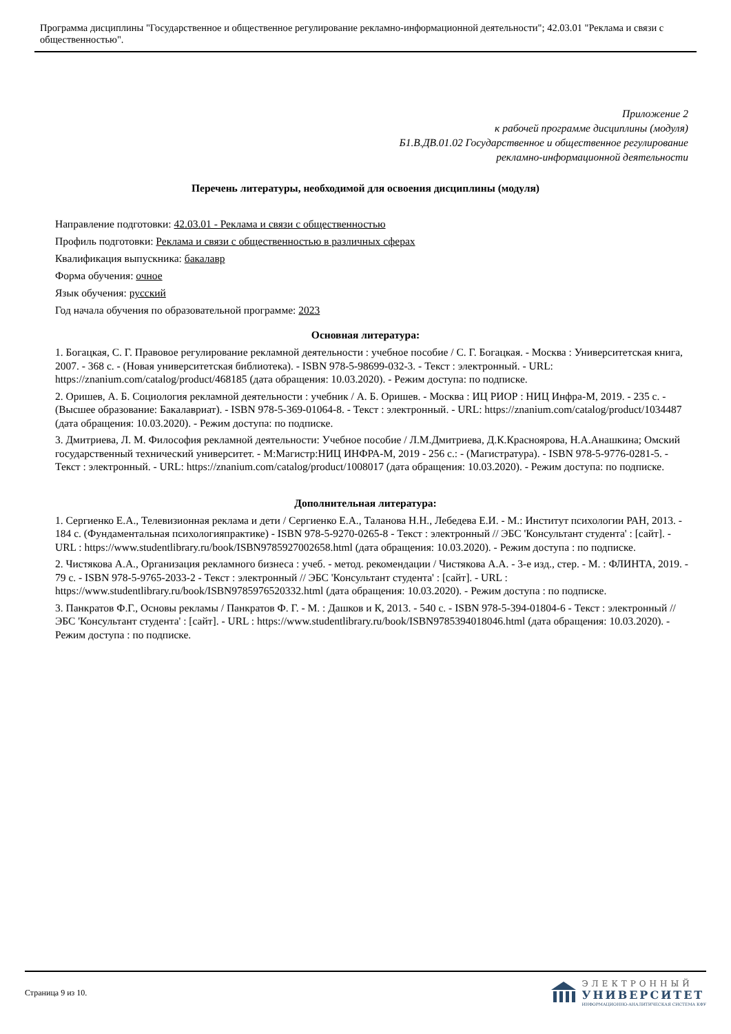Программа дисциплины "Государственное и общественное регулирование рекламно-информационной деятельности"; 42.03.01 "Реклама и связи с общественностью".
Приложение 2
к рабочей программе дисциплины (модуля)
Б1.В.ДВ.01.02 Государственное и общественное регулирование
рекламно-информационной деятельности
Перечень литературы, необходимой для освоения дисциплины (модуля)
Направление подготовки: 42.03.01 - Реклама и связи с общественностью
Профиль подготовки: Реклама и связи с общественностью в различных сферах
Квалификация выпускника: бакалавр
Форма обучения: очное
Язык обучения: русский
Год начала обучения по образовательной программе: 2023
Основная литература:
1. Богацкая, С. Г. Правовое регулирование рекламной деятельности : учебное пособие / С. Г. Богацкая. - Москва : Университетская книга, 2007. - 368 с. - (Новая университетская библиотека). - ISBN 978-5-98699-032-3. - Текст : электронный. - URL: https://znanium.com/catalog/product/468185 (дата обращения: 10.03.2020). - Режим доступа: по подписке.
2. Оришев, А. Б. Социология рекламной деятельности : учебник / А. Б. Оришев. - Москва : ИЦ РИОР : НИЦ Инфра-М, 2019. - 235 с. - (Высшее образование: Бакалавриат). - ISBN 978-5-369-01064-8. - Текст : электронный. - URL: https://znanium.com/catalog/product/1034487 (дата обращения: 10.03.2020). - Режим доступа: по подписке.
3. Дмитриева, Л. М. Философия рекламной деятельности: Учебное пособие / Л.М.Дмитриева, Д.К.Красноярова, Н.А.Анашкина; Омский государственный технический университет. - М:Магистр:НИЦ ИНФРА-М, 2019 - 256 с.: - (Магистратура). - ISBN 978-5-9776-0281-5. - Текст : электронный. - URL: https://znanium.com/catalog/product/1008017 (дата обращения: 10.03.2020). - Режим доступа: по подписке.
Дополнительная литература:
1. Сергиенко Е.А., Телевизионная реклама и дети / Сергиенко Е.А., Таланова Н.Н., Лебедева Е.И. - М.: Институт психологии РАН, 2013. - 184 с. (Фундаментальная психологияпрактике) - ISBN 978-5-9270-0265-8 - Текст : электронный // ЭБС 'Консультант студента' : [сайт]. - URL : https://www.studentlibrary.ru/book/ISBN9785927002658.html (дата обращения: 10.03.2020). - Режим доступа : по подписке.
2. Чистякова А.А., Организация рекламного бизнеса : учеб. - метод. рекомендации / Чистякова А.А. - 3-е изд., стер. - М. : ФЛИНТА, 2019. - 79 с. - ISBN 978-5-9765-2033-2 - Текст : электронный // ЭБС 'Консультант студента' : [сайт]. - URL : https://www.studentlibrary.ru/book/ISBN9785976520332.html (дата обращения: 10.03.2020). - Режим доступа : по подписке.
3. Панкратов Ф.Г., Основы рекламы / Панкратов Ф. Г. - М. : Дашков и К, 2013. - 540 с. - ISBN 978-5-394-01804-6 - Текст : электронный // ЭБС 'Консультант студента' : [сайт]. - URL : https://www.studentlibrary.ru/book/ISBN9785394018046.html (дата обращения: 10.03.2020). - Режим доступа : по подписке.
Страница 9 из 10.
ЭЛЕКТРОННЫЙ
УНИВЕРСИТЕТ
ИНФОРМАЦИОННО-АНАЛИТИЧЕСКАЯ СИСТЕМА КФУ